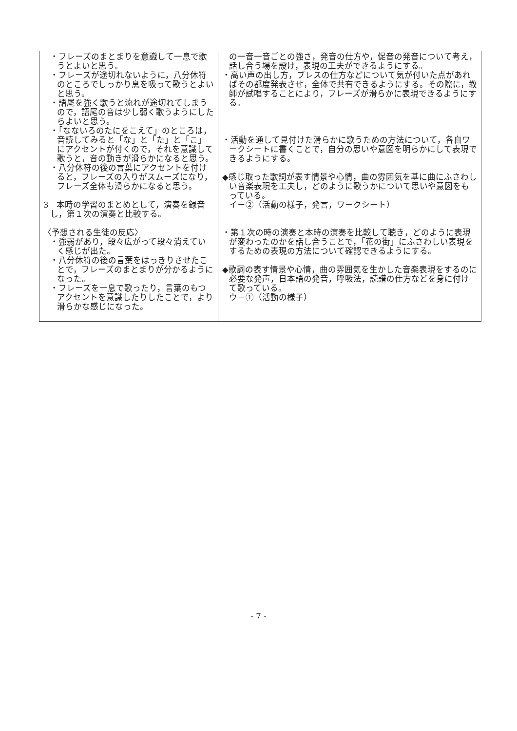| ・フレーズのまとまりを意識して一息で歌うとよいと思う。 ・フレーズが途切れないように，八分休符のところでしっかり息を吸って歌うとよいと思う。 ・語尾を強く歌うと流れが途切れてしまうので，語尾の音は少し弱く歌うようにしたらよいと思う。 ・「なないろのたにをこえて」のところは，音読してみると「な」と「た」と「こ」にアクセントが付くので，それを意識して歌うと，音の動きが滑らかになると思う。 ・八分休符の後の言葉にアクセントを付けると，フレーズの入りがスムーズになり，フレーズ全体も滑らかになると思う。 3 本時の学習のまとめとして，演奏を録音し，第１次の演奏と比較する。 〈予想される生徒の反応〉 ・強弱があり，段々広がって段々消えていく感じが出た。 ・八分休符の後の言葉をはっきりさせたことで，フレーズのまとまりが分かるようになった。 ・フレーズを一息で歌ったり，言葉のもつアクセントを意識したりしたことで，より滑らかな感じになった。 | の一音一音ごとの強さ，発音の仕方や，促音の発音について考え，話し合う場を設け，表現の工夫ができるようにする。 ・高い声の出し方，ブレスの仕方などについて気が付いた点があればその都度発表させ，全体で共有できるようにする。その際に，教師が試唱することにより，フレーズが滑らかに表現できるようにする。 ・活動を通して見付けた滑らかに歌うための方法について，各自ワークシートに書くことで，自分の思いや意図を明らかにして表現できるようにする。 ◆感じ取った歌詞が表す情景や心情，曲の雰囲気を基に曲にふさわしい音楽表現を工夫し，どのように歌うかについて思いや意図をもっている。 イ－②（活動の様子，発言，ワークシート） ・第１次の時の演奏と本時の演奏を比較して聴き，どのように表現が変わったのかを話し合うことで，「花の街」にふさわしい表現をするための表現の方法について確認できるようにする。 ◆歌詞の表す情景や心情，曲の雰囲気を生かした音楽表現をするのに必要な発声，日本語の発音，呼吸法，読譜の仕方などを身に付けて歌っている。 ウ－①（活動の様子） |
- 7 -